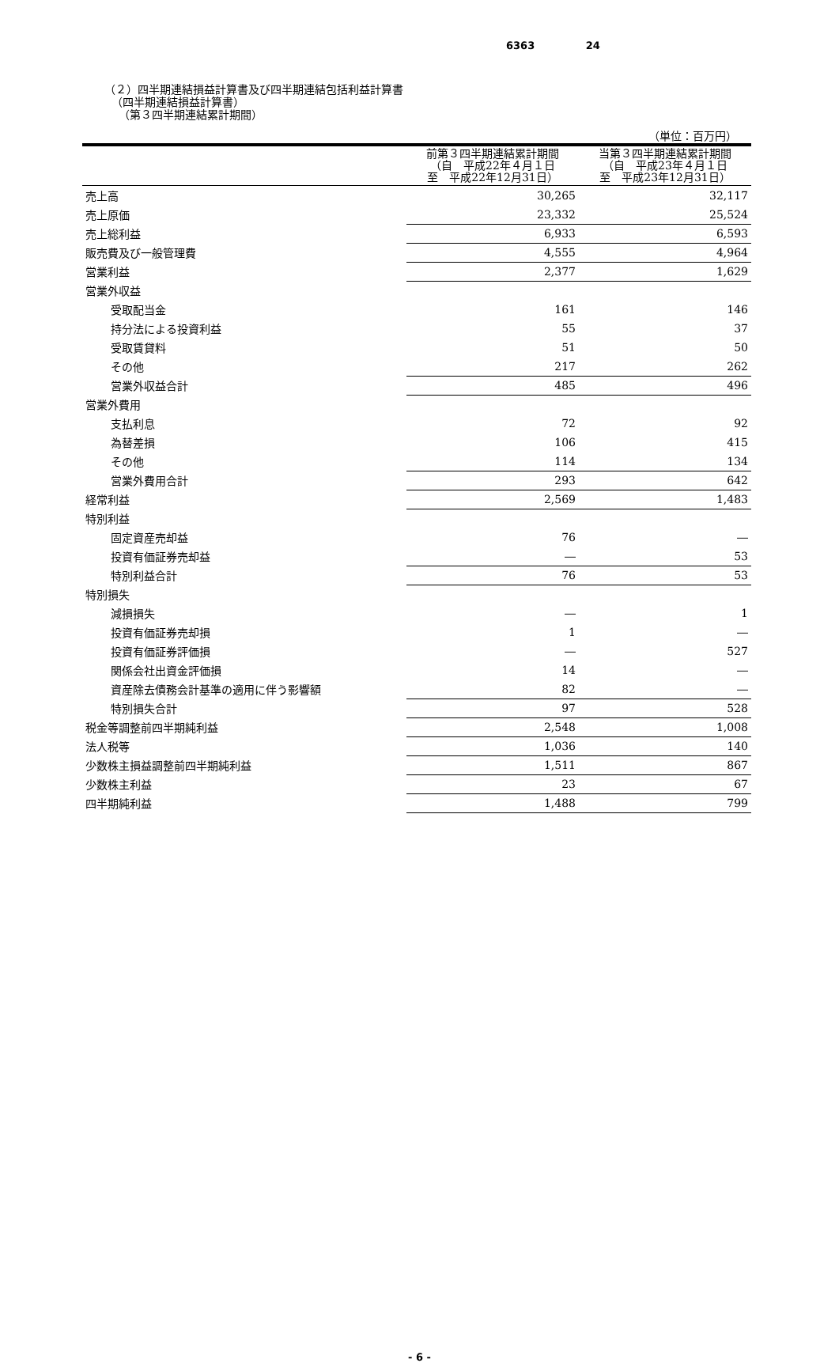6363 24
（２）四半期連結損益計算書及び四半期連結包括利益計算書
（四半期連結損益計算書）
（第３四半期連結累計期間）
（単位：百万円）
| | 前第３四半期連結累計期間 （自 平成22年４月１日 至 平成22年12月31日） | 当第３四半期連結累計期間 （自 平成23年４月１日 至 平成23年12月31日） |
| --- | --- | --- |
| 売上高 | 30,265 | 32,117 |
| 売上原価 | 23,332 | 25,524 |
| 売上総利益 | 6,933 | 6,593 |
| 販売費及び一般管理費 | 4,555 | 4,964 |
| 営業利益 | 2,377 | 1,629 |
| 営業外収益 | | |
| 受取配当金 | 161 | 146 |
| 持分法による投資利益 | 55 | 37 |
| 受取賃貸料 | 51 | 50 |
| その他 | 217 | 262 |
| 営業外収益合計 | 485 | 496 |
| 営業外費用 | | |
| 支払利息 | 72 | 92 |
| 為替差損 | 106 | 415 |
| その他 | 114 | 134 |
| 営業外費用合計 | 293 | 642 |
| 経常利益 | 2,569 | 1,483 |
| 特別利益 | | |
| 固定資産売却益 | 76 | ― |
| 投資有価証券売却益 | ― | 53 |
| 特別利益合計 | 76 | 53 |
| 特別損失 | | |
| 減損損失 | ― | 1 |
| 投資有価証券売却損 | 1 | ― |
| 投資有価証券評価損 | ― | 527 |
| 関係会社出資金評価損 | 14 | ― |
| 資産除去債務会計基準の適用に伴う影響額 | 82 | ― |
| 特別損失合計 | 97 | 528 |
| 税金等調整前四半期純利益 | 2,548 | 1,008 |
| 法人税等 | 1,036 | 140 |
| 少数株主損益調整前四半期純利益 | 1,511 | 867 |
| 少数株主利益 | 23 | 67 |
| 四半期純利益 | 1,488 | 799 |
- 6 -